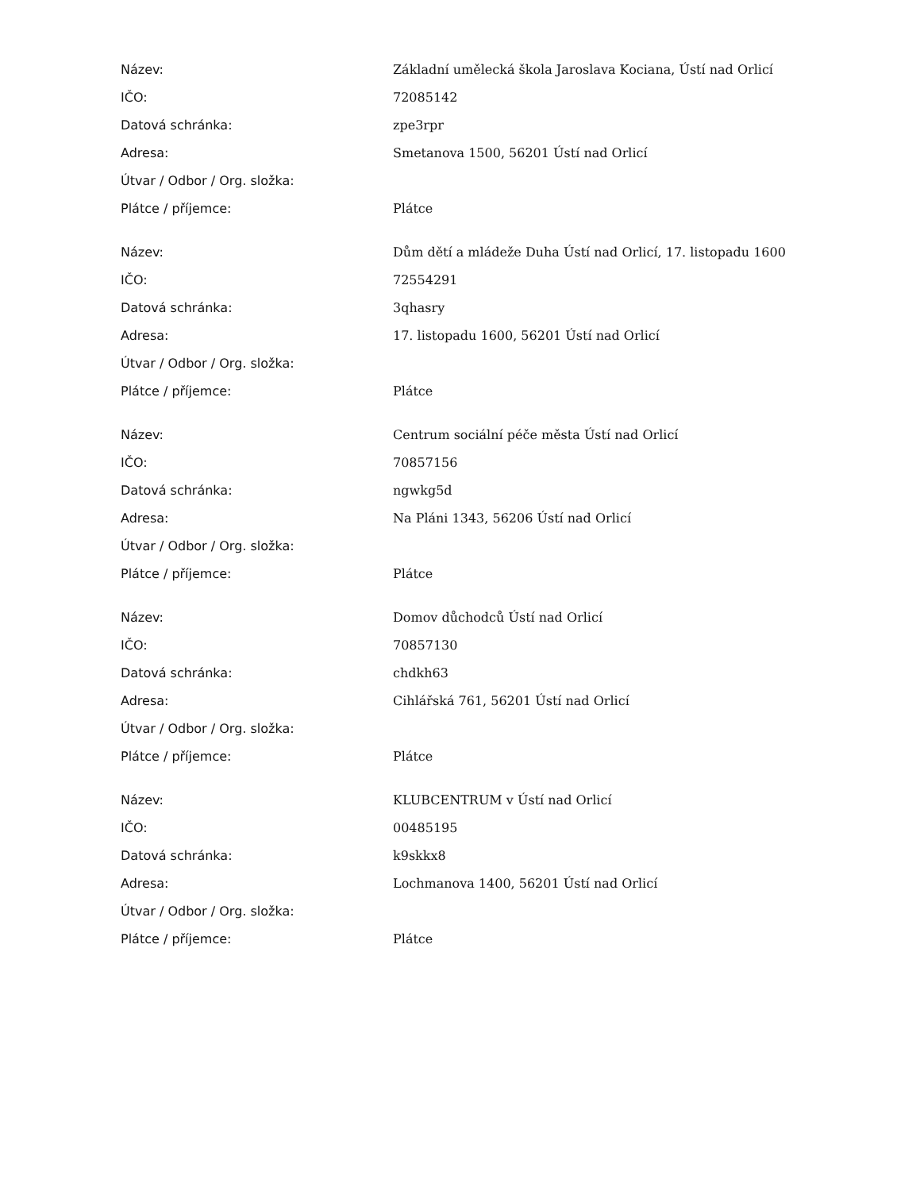| Název: | Základní umělecká škola Jaroslava Kociana, Ústí nad Orlicí |
| IČO: | 72085142 |
| Datová schránka: | zpe3rpr |
| Adresa: | Smetanova 1500, 56201 Ústí nad Orlicí |
| Útvar / Odbor / Org. složka: | |
| Plátce / příjemce: | Plátce |
| Název: | Dům dětí a mládeže Duha Ústí nad Orlicí, 17. listopadu 1600 |
| IČO: | 72554291 |
| Datová schránka: | 3qhasry |
| Adresa: | 17. listopadu 1600, 56201 Ústí nad Orlicí |
| Útvar / Odbor / Org. složka: | |
| Plátce / příjemce: | Plátce |
| Název: | Centrum sociální péče města Ústí nad Orlicí |
| IČO: | 70857156 |
| Datová schránka: | ngwkg5d |
| Adresa: | Na Pláni 1343, 56206 Ústí nad Orlicí |
| Útvar / Odbor / Org. složka: | |
| Plátce / příjemce: | Plátce |
| Název: | Domov důchodců Ústí nad Orlicí |
| IČO: | 70857130 |
| Datová schránka: | chdkh63 |
| Adresa: | Cihlářská 761, 56201 Ústí nad Orlicí |
| Útvar / Odbor / Org. složka: | |
| Plátce / příjemce: | Plátce |
| Název: | KLUBCENTRUM v Ústí nad Orlicí |
| IČO: | 00485195 |
| Datová schránka: | k9skkx8 |
| Adresa: | Lochmanova 1400, 56201 Ústí nad Orlicí |
| Útvar / Odbor / Org. složka: | |
| Plátce / příjemce: | Plátce |